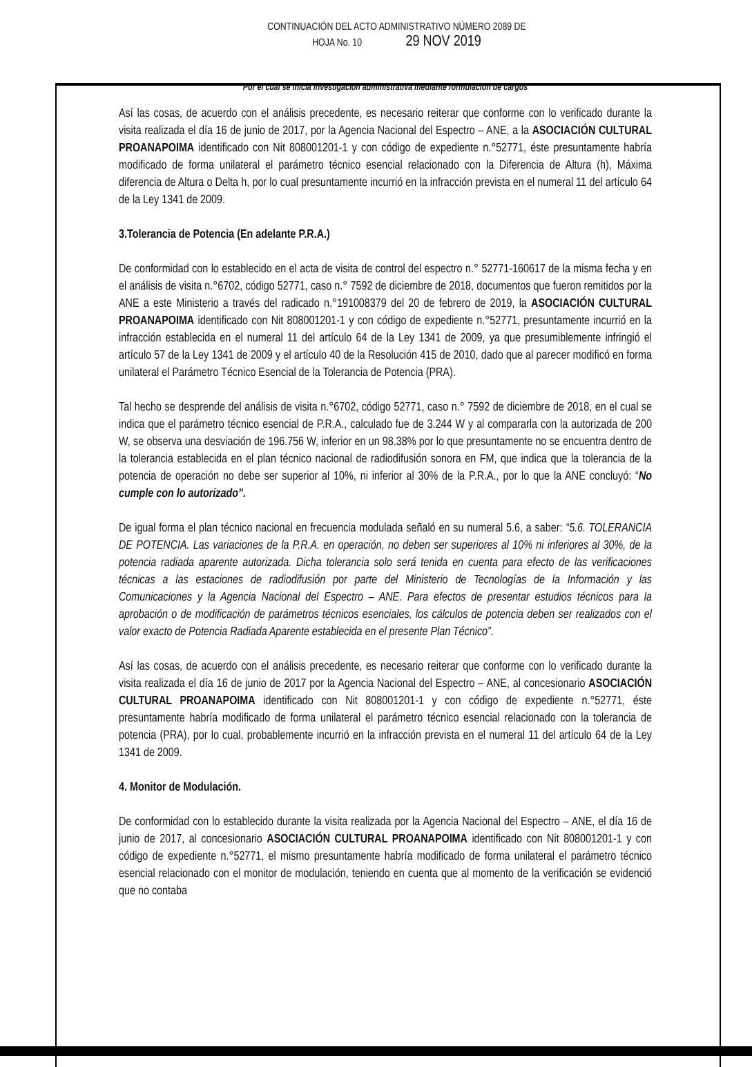CONTINUACIÓN DEL ACTO ADMINISTRATIVO NÚMERO 2089 DE
HOJA No. 10 29 NOV 2019
Por el cual se inicia investigación administrativa mediante formulación de cargos
Así las cosas, de acuerdo con el análisis precedente, es necesario reiterar que conforme con lo verificado durante la visita realizada el día 16 de junio de 2017, por la Agencia Nacional del Espectro – ANE, a la ASOCIACIÓN CULTURAL PROANAPOIMA identificado con Nit 808001201-1 y con código de expediente n.°52771, éste presuntamente habría modificado de forma unilateral el parámetro técnico esencial relacionado con la Diferencia de Altura (h), Máxima diferencia de Altura o Delta h, por lo cual presuntamente incurrió en la infracción prevista en el numeral 11 del artículo 64 de la Ley 1341 de 2009.
3.Tolerancia de Potencia (En adelante P.R.A.)
De conformidad con lo establecido en el acta de visita de control del espectro n.° 52771-160617 de la misma fecha y en el análisis de visita n.°6702, código 52771, caso n.° 7592 de diciembre de 2018, documentos que fueron remitidos por la ANE a este Ministerio a través del radicado n.°191008379 del 20 de febrero de 2019, la ASOCIACIÓN CULTURAL PROANAPOIMA identificado con Nit 808001201-1 y con código de expediente n.°52771, presuntamente incurrió en la infracción establecida en el numeral 11 del artículo 64 de la Ley 1341 de 2009, ya que presumiblemente infringió el artículo 57 de la Ley 1341 de 2009 y el artículo 40 de la Resolución 415 de 2010, dado que al parecer modificó en forma unilateral el Parámetro Técnico Esencial de la Tolerancia de Potencia (PRA).
Tal hecho se desprende del análisis de visita n.°6702, código 52771, caso n.° 7592 de diciembre de 2018, en el cual se indica que el parámetro técnico esencial de P.R.A., calculado fue de 3.244 W y al compararla con la autorizada de 200 W, se observa una desviación de 196.756 W, inferior en un 98.38% por lo que presuntamente no se encuentra dentro de la tolerancia establecida en el plan técnico nacional de radiodifusión sonora en FM, que indica que la tolerancia de la potencia de operación no debe ser superior al 10%, ni inferior al 30% de la P.R.A., por lo que la ANE concluyó: “No cumple con lo autorizado”.
De igual forma el plan técnico nacional en frecuencia modulada señaló en su numeral 5.6, a saber: “5.6. TOLERANCIA DE POTENCIA. Las variaciones de la P.R.A. en operación, no deben ser superiores al 10% ni inferiores al 30%, de la potencia radiada aparente autorizada. Dicha tolerancia solo será tenida en cuenta para efecto de las verificaciones técnicas a las estaciones de radiodifusión por parte del Ministerio de Tecnologías de la Información y las Comunicaciones y la Agencia Nacional del Espectro – ANE. Para efectos de presentar estudios técnicos para la aprobación o de modificación de parámetros técnicos esenciales, los cálculos de potencia deben ser realizados con el valor exacto de Potencia Radiada Aparente establecida en el presente Plan Técnico”.
Así las cosas, de acuerdo con el análisis precedente, es necesario reiterar que conforme con lo verificado durante la visita realizada el día 16 de junio de 2017 por la Agencia Nacional del Espectro – ANE, al concesionario ASOCIACIÓN CULTURAL PROANAPOIMA identificado con Nit 808001201-1 y con código de expediente n.°52771, éste presuntamente habría modificado de forma unilateral el parámetro técnico esencial relacionado con la tolerancia de potencia (PRA), por lo cual, probablemente incurrió en la infracción prevista en el numeral 11 del artículo 64 de la Ley 1341 de 2009.
4. Monitor de Modulación.
De conformidad con lo establecido durante la visita realizada por la Agencia Nacional del Espectro – ANE, el día 16 de junio de 2017, al concesionario ASOCIACIÓN CULTURAL PROANAPOIMA identificado con Nit 808001201-1 y con código de expediente n.°52771, el mismo presuntamente habría modificado de forma unilateral el parámetro técnico esencial relacionado con el monitor de modulación, teniendo en cuenta que al momento de la verificación se evidenció que no contaba